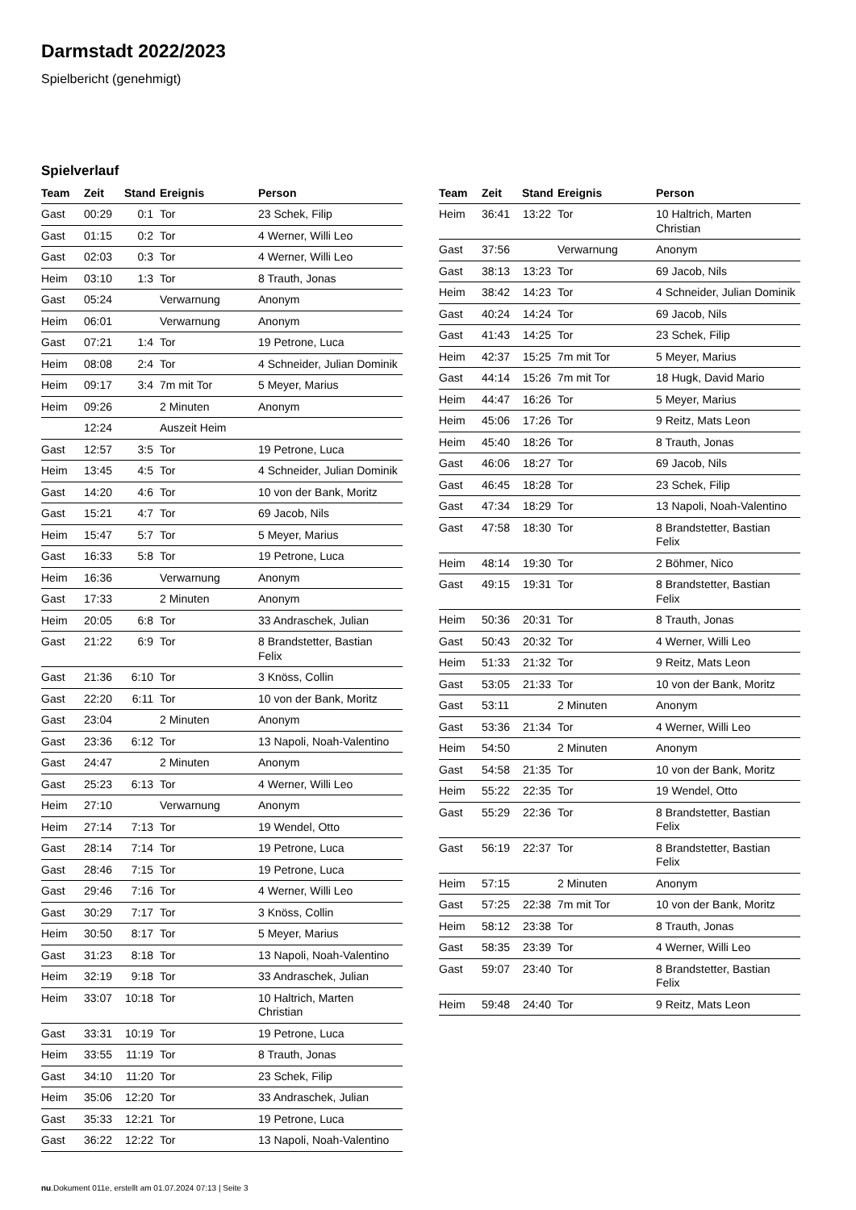Darmstadt 2022/2023
Spielbericht (genehmigt)
Spielverlauf
| Team | Zeit | Stand | Ereignis | Person |
| --- | --- | --- | --- | --- |
| Gast | 00:29 | 0:1 | Tor | 23 Schek, Filip |
| Gast | 01:15 | 0:2 | Tor | 4 Werner, Willi Leo |
| Gast | 02:03 | 0:3 | Tor | 4 Werner, Willi Leo |
| Heim | 03:10 | 1:3 | Tor | 8 Trauth, Jonas |
| Gast | 05:24 | | Verwarnung | Anonym |
| Heim | 06:01 | | Verwarnung | Anonym |
| Gast | 07:21 | 1:4 | Tor | 19 Petrone, Luca |
| Heim | 08:08 | 2:4 | Tor | 4 Schneider, Julian Dominik |
| Heim | 09:17 | 3:4 | 7m mit Tor | 5 Meyer, Marius |
| Heim | 09:26 | | 2 Minuten | Anonym |
| | 12:24 | | Auszeit Heim | |
| Gast | 12:57 | 3:5 | Tor | 19 Petrone, Luca |
| Heim | 13:45 | 4:5 | Tor | 4 Schneider, Julian Dominik |
| Gast | 14:20 | 4:6 | Tor | 10 von der Bank, Moritz |
| Gast | 15:21 | 4:7 | Tor | 69 Jacob, Nils |
| Heim | 15:47 | 5:7 | Tor | 5 Meyer, Marius |
| Gast | 16:33 | 5:8 | Tor | 19 Petrone, Luca |
| Heim | 16:36 | | Verwarnung | Anonym |
| Gast | 17:33 | | 2 Minuten | Anonym |
| Heim | 20:05 | 6:8 | Tor | 33 Andraschek, Julian |
| Gast | 21:22 | 6:9 | Tor | 8 Brandstetter, Bastian Felix |
| Gast | 21:36 | 6:10 | Tor | 3 Knöss, Collin |
| Gast | 22:20 | 6:11 | Tor | 10 von der Bank, Moritz |
| Gast | 23:04 | | 2 Minuten | Anonym |
| Gast | 23:36 | 6:12 | Tor | 13 Napoli, Noah-Valentino |
| Gast | 24:47 | | 2 Minuten | Anonym |
| Gast | 25:23 | 6:13 | Tor | 4 Werner, Willi Leo |
| Heim | 27:10 | | Verwarnung | Anonym |
| Heim | 27:14 | 7:13 | Tor | 19 Wendel, Otto |
| Gast | 28:14 | 7:14 | Tor | 19 Petrone, Luca |
| Gast | 28:46 | 7:15 | Tor | 19 Petrone, Luca |
| Gast | 29:46 | 7:16 | Tor | 4 Werner, Willi Leo |
| Gast | 30:29 | 7:17 | Tor | 3 Knöss, Collin |
| Heim | 30:50 | 8:17 | Tor | 5 Meyer, Marius |
| Gast | 31:23 | 8:18 | Tor | 13 Napoli, Noah-Valentino |
| Heim | 32:19 | 9:18 | Tor | 33 Andraschek, Julian |
| Heim | 33:07 | 10:18 | Tor | 10 Haltrich, Marten Christian |
| Gast | 33:31 | 10:19 | Tor | 19 Petrone, Luca |
| Heim | 33:55 | 11:19 | Tor | 8 Trauth, Jonas |
| Gast | 34:10 | 11:20 | Tor | 23 Schek, Filip |
| Heim | 35:06 | 12:20 | Tor | 33 Andraschek, Julian |
| Gast | 35:33 | 12:21 | Tor | 19 Petrone, Luca |
| Gast | 36:22 | 12:22 | Tor | 13 Napoli, Noah-Valentino |
| Team | Zeit | Stand | Ereignis | Person |
| --- | --- | --- | --- | --- |
| Heim | 36:41 | 13:22 | Tor | 10 Haltrich, Marten Christian |
| Gast | 37:56 | | Verwarnung | Anonym |
| Gast | 38:13 | 13:23 | Tor | 69 Jacob, Nils |
| Heim | 38:42 | 14:23 | Tor | 4 Schneider, Julian Dominik |
| Gast | 40:24 | 14:24 | Tor | 69 Jacob, Nils |
| Gast | 41:43 | 14:25 | Tor | 23 Schek, Filip |
| Heim | 42:37 | 15:25 | 7m mit Tor | 5 Meyer, Marius |
| Gast | 44:14 | 15:26 | 7m mit Tor | 18 Hugk, David Mario |
| Heim | 44:47 | 16:26 | Tor | 5 Meyer, Marius |
| Heim | 45:06 | 17:26 | Tor | 9 Reitz, Mats Leon |
| Heim | 45:40 | 18:26 | Tor | 8 Trauth, Jonas |
| Gast | 46:06 | 18:27 | Tor | 69 Jacob, Nils |
| Gast | 46:45 | 18:28 | Tor | 23 Schek, Filip |
| Gast | 47:34 | 18:29 | Tor | 13 Napoli, Noah-Valentino |
| Gast | 47:58 | 18:30 | Tor | 8 Brandstetter, Bastian Felix |
| Heim | 48:14 | 19:30 | Tor | 2 Böhmer, Nico |
| Gast | 49:15 | 19:31 | Tor | 8 Brandstetter, Bastian Felix |
| Heim | 50:36 | 20:31 | Tor | 8 Trauth, Jonas |
| Gast | 50:43 | 20:32 | Tor | 4 Werner, Willi Leo |
| Heim | 51:33 | 21:32 | Tor | 9 Reitz, Mats Leon |
| Gast | 53:05 | 21:33 | Tor | 10 von der Bank, Moritz |
| Gast | 53:11 | | 2 Minuten | Anonym |
| Gast | 53:36 | 21:34 | Tor | 4 Werner, Willi Leo |
| Heim | 54:50 | | 2 Minuten | Anonym |
| Gast | 54:58 | 21:35 | Tor | 10 von der Bank, Moritz |
| Heim | 55:22 | 22:35 | Tor | 19 Wendel, Otto |
| Gast | 55:29 | 22:36 | Tor | 8 Brandstetter, Bastian Felix |
| Gast | 56:19 | 22:37 | Tor | 8 Brandstetter, Bastian Felix |
| Heim | 57:15 | | 2 Minuten | Anonym |
| Gast | 57:25 | 22:38 | 7m mit Tor | 10 von der Bank, Moritz |
| Heim | 58:12 | 23:38 | Tor | 8 Trauth, Jonas |
| Gast | 58:35 | 23:39 | Tor | 4 Werner, Willi Leo |
| Gast | 59:07 | 23:40 | Tor | 8 Brandstetter, Bastian Felix |
| Heim | 59:48 | 24:40 | Tor | 9 Reitz, Mats Leon |
nu.Dokument 011e, erstellt am 01.07.2024 07:13 | Seite 3